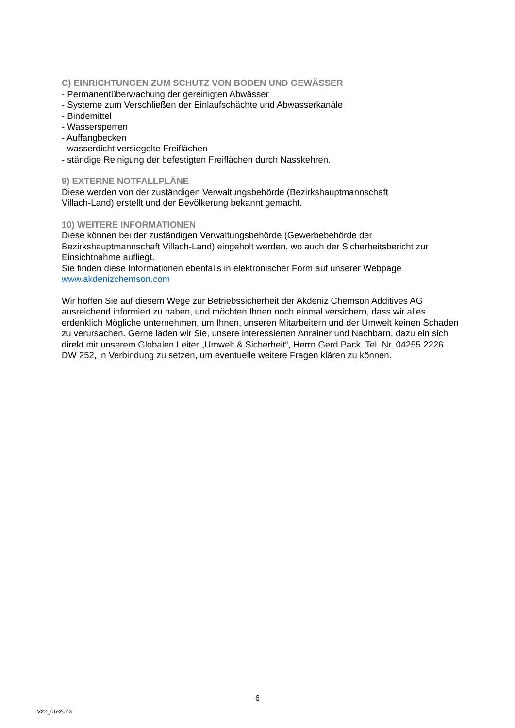C) EINRICHTUNGEN ZUM SCHUTZ VON BODEN UND GEWÄSSER
- Permanentüberwachung der gereinigten Abwässer
- Systeme zum Verschließen der Einlaufschächte und Abwasserkanäle
- Bindemittel
- Wassersperren
- Auffangbecken
- wasserdicht versiegelte Freiflächen
- ständige Reinigung der befestigten Freiflächen durch Nasskehren.
9) EXTERNE NOTFALLPLÄNE
Diese werden von der zuständigen Verwaltungsbehörde (Bezirkshauptmannschaft
Villach-Land) erstellt und der Bevölkerung bekannt gemacht.
10) WEITERE INFORMATIONEN
Diese können bei der zuständigen Verwaltungsbehörde (Gewerbebehörde der Bezirkshauptmannschaft Villach-Land) eingeholt werden, wo auch der Sicherheitsbericht zur Einsichtnahme aufliegt.
Sie finden diese Informationen ebenfalls in elektronischer Form auf unserer Webpage
www.akdenizchemson.com
Wir hoffen Sie auf diesem Wege zur Betriebssicherheit der Akdeniz Chemson Additives AG ausreichend informiert zu haben, und möchten Ihnen noch einmal versichern, dass wir alles erdenklich Mögliche unternehmen, um Ihnen, unseren Mitarbeitern und der Umwelt keinen Schaden zu verursachen. Gerne laden wir Sie, unsere interessierten Anrainer und Nachbarn, dazu ein sich direkt mit unserem Globalen Leiter „Umwelt & Sicherheit“, Herrn Gerd Pack, Tel. Nr. 04255 2226 DW 252, in Verbindung zu setzen, um eventuelle weitere Fragen klären zu können.
6
V22_06-2023